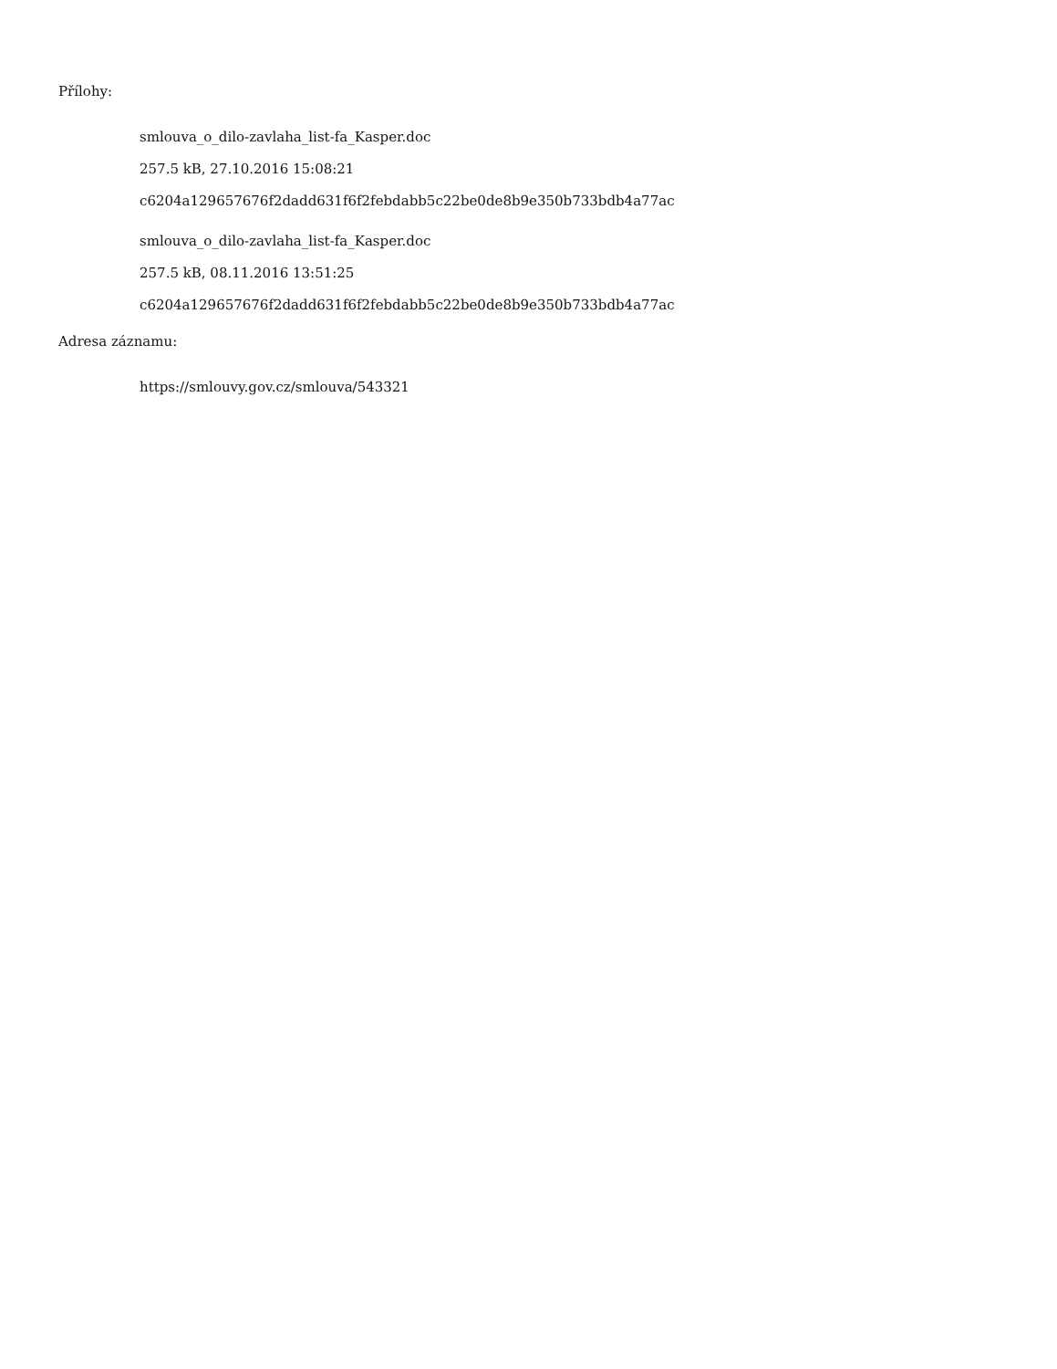Přílohy:
smlouva_o_dilo-zavlaha_list-fa_Kasper.doc
257.5 kB, 27.10.2016 15:08:21
c6204a129657676f2dadd631f6f2febdabb5c22be0de8b9e350b733bdb4a77ac
smlouva_o_dilo-zavlaha_list-fa_Kasper.doc
257.5 kB, 08.11.2016 13:51:25
c6204a129657676f2dadd631f6f2febdabb5c22be0de8b9e350b733bdb4a77ac
Adresa záznamu:
https://smlouvy.gov.cz/smlouva/543321